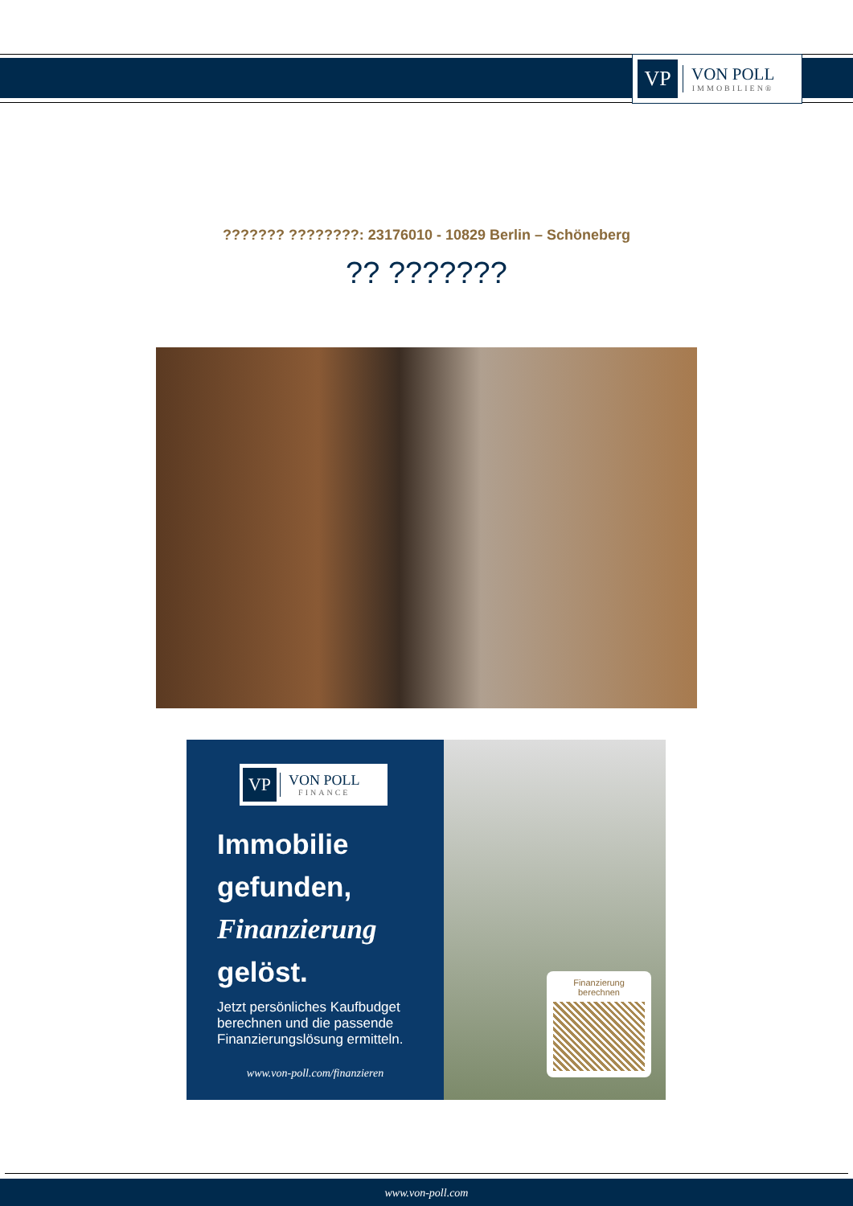VP
VON POLL
IMMOBILIEN®
??????? ????????: 23176010 - 10829 Berlin – Schöneberg
?? ???????
VP
VON POLL
FINANCE
Immobilie gefunden, Finanzierung gelöst.
Jetzt persönliches Kaufbudget berechnen und die passende Finanzierungslösung ermitteln.
www.von-poll.com/finanzieren
Finanzierung berechnen
www.von-poll.com